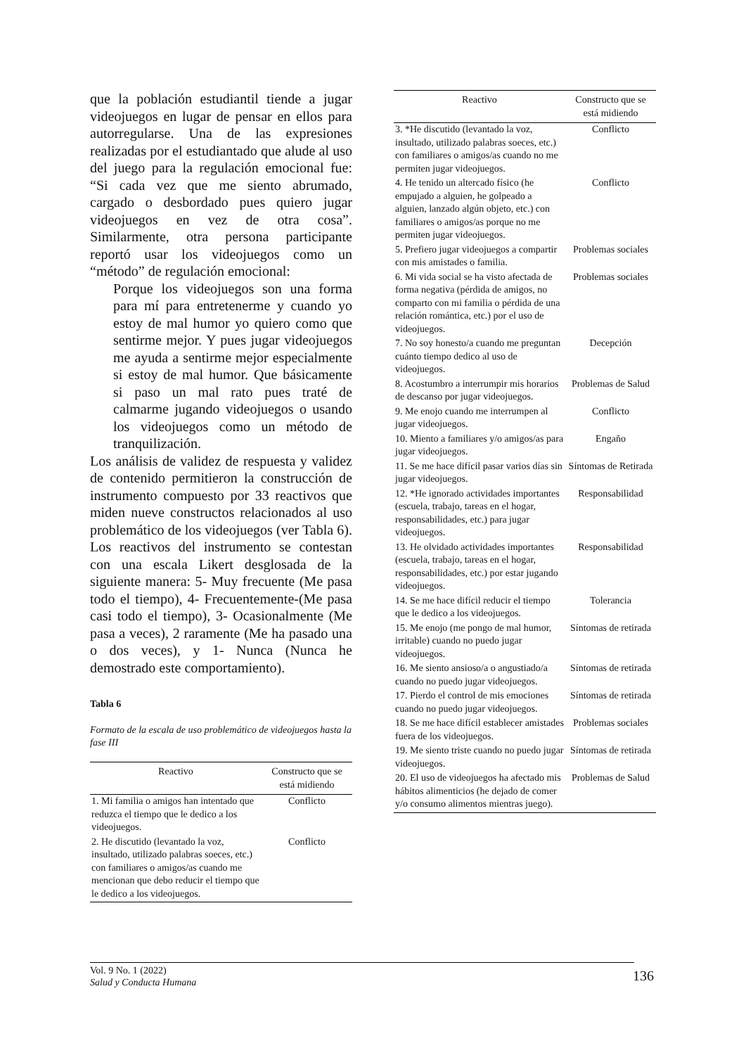que la población estudiantil tiende a jugar videojuegos en lugar de pensar en ellos para autorregularse. Una de las expresiones realizadas por el estudiantado que alude al uso del juego para la regulación emocional fue: “Si cada vez que me siento abrumado, cargado o desbordado pues quiero jugar videojuegos en vez de otra cosa”. Similarmente, otra persona participante reportó usar los videojuegos como un “método” de regulación emocional:
Porque los videojuegos son una forma para mí para entretenerme y cuando yo estoy de mal humor yo quiero como que sentirme mejor. Y pues jugar videojuegos me ayuda a sentirme mejor especialmente si estoy de mal humor. Que básicamente si paso un mal rato pues traté de calmarme jugando videojuegos o usando los videojuegos como un método de tranquilización.
Los análisis de validez de respuesta y validez de contenido permitieron la construcción de instrumento compuesto por 33 reactivos que miden nueve constructos relacionados al uso problemático de los videojuegos (ver Tabla 6). Los reactivos del instrumento se contestan con una escala Likert desglosada de la siguiente manera: 5- Muy frecuente (Me pasa todo el tiempo), 4- Frecuentemente-(Me pasa casi todo el tiempo), 3- Ocasionalmente (Me pasa a veces), 2 raramente (Me ha pasado una o dos veces), y 1- Nunca (Nunca he demostrado este comportamiento).
Tabla 6
Formato de la escala de uso problemático de videojuegos hasta la fase III
| Reactivo | Constructo que se está midiendo |
| --- | --- |
| 1. Mi familia o amigos han intentado que reduzca el tiempo que le dedico a los videojuegos. | Conflicto |
| 2. He discutido (levantado la voz, insultado, utilizado palabras soeces, etc.) con familiares o amigos/as cuando me mencionan que debo reducir el tiempo que le dedico a los videojuegos. | Conflicto |
| Reactivo | Constructo que se está midiendo |
| --- | --- |
| 3. *He discutido (levantado la voz, insultado, utilizado palabras soeces, etc.) con familiares o amigos/as cuando no me permiten jugar videojuegos. | Conflicto |
| 4. He tenido un altercado físico (he empujado a alguien, he golpeado a alguien, lanzado algún objeto, etc.) con familiares o amigos/as porque no me permiten jugar videojuegos. | Conflicto |
| 5. Prefiero jugar videojuegos a compartir con mis amistades o familia. | Problemas sociales |
| 6. Mi vida social se ha visto afectada de forma negativa (pérdida de amigos, no comparto con mi familia o pérdida de una relación romántica, etc.) por el uso de videojuegos. | Problemas sociales |
| 7. No soy honesto/a cuando me preguntan cuánto tiempo dedico al uso de videojuegos. | Decepción |
| 8. Acostumbro a interrumpir mis horarios de descanso por jugar videojuegos. | Problemas de Salud |
| 9. Me enojo cuando me interrumpen al jugar videojuegos. | Conflicto |
| 10. Miento a familiares y/o amigos/as para jugar videojuegos. | Engaño |
| 11. Se me hace difícil pasar varios días sin jugar videojuegos. | Síntomas de Retirada |
| 12. *He ignorado actividades importantes (escuela, trabajo, tareas en el hogar, responsabilidades, etc.) para jugar videojuegos. | Responsabilidad |
| 13. He olvidado actividades importantes (escuela, trabajo, tareas en el hogar, responsabilidades, etc.) por estar jugando videojuegos. | Responsabilidad |
| 14. Se me hace difícil reducir el tiempo que le dedico a los videojuegos. | Tolerancia |
| 15. Me enojo (me pongo de mal humor, irritable) cuando no puedo jugar videojuegos. | Síntomas de retirada |
| 16. Me siento ansioso/a o angustiado/a cuando no puedo jugar videojuegos. | Síntomas de retirada |
| 17. Pierdo el control de mis emociones cuando no puedo jugar videojuegos. | Síntomas de retirada |
| 18. Se me hace difícil establecer amistades fuera de los videojuegos. | Problemas sociales |
| 19. Me siento triste cuando no puedo jugar videojuegos. | Síntomas de retirada |
| 20. El uso de videojuegos ha afectado mis hábitos alimenticios (he dejado de comer y/o consumo alimentos mientras juego). | Problemas de Salud |
Vol. 9 No. 1 (2022)
Salud y Conducta Humana
136